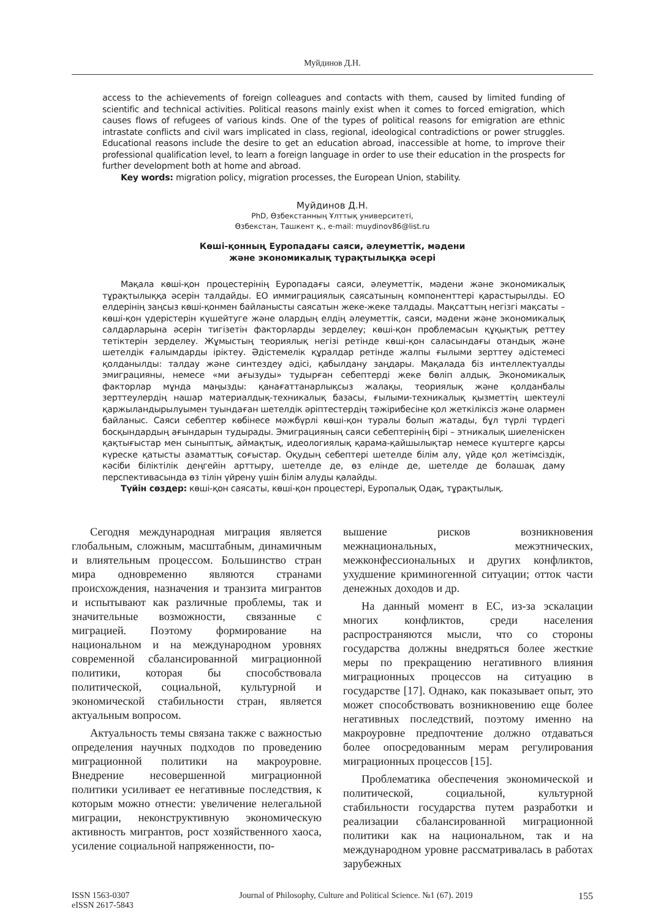Муйдинов Д.Н.
access to the achievements of foreign colleagues and contacts with them, caused by limited funding of scientific and technical activities. Political reasons mainly exist when it comes to forced emigration, which causes flows of refugees of various kinds. One of the types of political reasons for emigration are ethnic intrastate conflicts and civil wars implicated in class, regional, ideological contradictions or power struggles. Educational reasons include the desire to get an education abroad, inaccessible at home, to improve their professional qualification level, to learn a foreign language in order to use their education in the prospects for further development both at home and abroad.
Key words: migration policy, migration processes, the European Union, stability.
Муйдинов Д.Н.
PhD, Өзбекстанның Ұлттық университеті,
Өзбекстан, Ташкент қ., e-mail: muydinov86@list.ru
Көші-қонның Еуропадағы саяси, әлеуметтік, мәдени
және экономикалық тұрақтылыққа әсері
Мақала көші-қон процестерінің Еуропадағы саяси, әлеуметтік, мәдени және экономикалық тұрақтылыққа әсерін талдайды. ЕО иммиграциялық саясатының компоненттері қарастырылды. ЕО елдерінің заңсыз көші-қонмен байланысты саясатын жеке-жеке талдады. Мақсаттың негізгі мақсаты – көші-қон үдерістерін күшейтуге және олардың елдің әлеуметтік, саяси, мәдени және экономикалық салдарларына әсерін тигізетін факторларды зерделеу; көші-қон проблемасын құқықтық реттеу тетіктерін зерделеу. Жұмыстың теориялық негізі ретінде көші-қон саласындағы отандық және шетелдік ғалымдарды іріктеу. Әдістемелік құралдар ретінде жалпы ғылыми зерттеу әдістемесі қолданылды: талдау және синтездеу әдісі, қабылдану заңдары. Мақалада біз интеллектуалды эмиграцияны, немесе «ми ағызуды» тудырған себептерді жеке бөліп алдық. Экономикалық факторлар мұнда маңызды: қанағаттанарлықсыз жалақы, теориялық және қолданбалы зерттеулердің нашар материалдық-техникалық базасы, ғылыми-техникалық қызметтің шектеулі қаржыландырылуымен туындаған шетелдік әріптестердің тәжірибесіне қол жеткіліксіз және олармен байланыс. Саяси себептер көбінесе мәжбүрлі көші-қон туралы болып жатады, бұл түрлі түрдегі босқындардың ағындарын тудырады. Эмиграцияның саяси себептерінің бірі – этникалық шиеленіскен қақтығыстар мен сыныптық, аймақтық, идеологиялық қарама-қайшылықтар немесе күштерге қарсы күреске қатысты азаматтық соғыстар. Оқудың себептері шетелде білім алу, үйде қол жетімсіздік, кәсіби біліктілік деңгейін арттыру, шетелде де, өз елінде де, шетелде де болашақ даму перспективасында өз тілін үйрену үшін білім алуды қалайды.
Түйін сөздер: көші-қон саясаты, көші-қон процестері, Еуропалық Одақ, тұрақтылық.
Сегодня международная миграция является глобальным, сложным, масштабным, динамичным и влиятельным процессом. Большинство стран мира одновременно являются странами происхождения, назначения и транзита мигрантов и испытывают как различные проблемы, так и значительные возможности, связанные с миграцией. Поэтому формирование на национальном и на международном уровнях современной сбалансированной миграционной политики, которая бы способствовала политической, социальной, культурной и экономической стабильности стран, является актуальным вопросом.
Актуальность темы связана также с важностью определения научных подходов по проведению миграционной политики на макроуровне. Внедрение несовершенной миграционной политики усиливает ее негативные последствия, к которым можно отнести: увеличение нелегальной миграции, неконструктивную экономическую активность мигрантов, рост хозяйственного хаоса, усиление социальной напряженности, по-
вышение рисков возникновения межнациональных, межэтнических, межконфессиональных и других конфликтов, ухудшение криминогенной ситуации; отток части денежных доходов и др.
На данный момент в ЕС, из-за эскалации многих конфликтов, среди населения распространяются мысли, что со стороны государства должны внедряться более жесткие меры по прекращению негативного влияния миграционных процессов на ситуацию в государстве [17]. Однако, как показывает опыт, это может способствовать возникновению еще более негативных последствий, поэтому именно на макроуровне предпочтение должно отдаваться более опосредованным мерам регулирования миграционных процессов [15].
Проблематика обеспечения экономической и политической, социальной, культурной стабильности государства путем разработки и реализации сбалансированной миграционной политики как на национальном, так и на международном уровне рассматривалась в работах зарубежных
ISSN 1563-0307
eISSN 2617-5843
Journal of Philosophy, Culture and Political Science. №1 (67). 2019
155